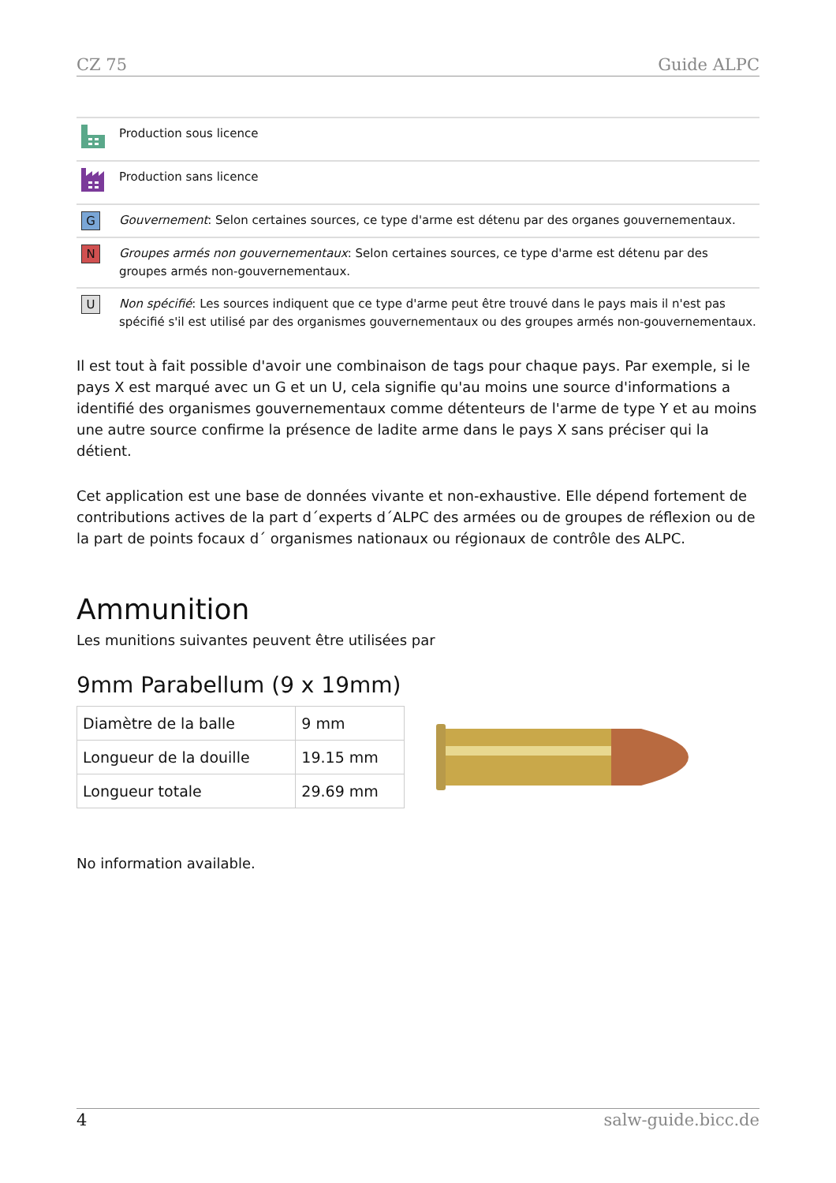CZ 75 Guide ALPC
| | Production sous licence |
| | Production sans licence |
| G | Gouvernement : Selon certaines sources, ce type d'arme est détenu par des organes gouvernementaux. |
| N | Groupes armés non gouvernementaux : Selon certaines sources, ce type d'arme est détenu par des groupes armés non-gouvernementaux. |
| U | Non spécifié : Les sources indiquent que ce type d'arme peut être trouvé dans le pays mais il n'est pas spécifié s'il est utilisé par des organismes gouvernementaux ou des groupes armés non-gouvernementaux. |
Il est tout à fait possible d'avoir une combinaison de tags pour chaque pays. Par exemple, si le pays X est marqué avec un G et un U, cela signifie qu'au moins une source d'informations a identifié des organismes gouvernementaux comme détenteurs de l'arme de type Y et au moins une autre source confirme la présence de ladite arme dans le pays X sans préciser qui la détient.
Cet application est une base de données vivante et non-exhaustive. Elle dépend fortement de contributions actives de la part d´experts d´ALPC des armées ou de groupes de réflexion ou de la part de points focaux d´ organismes nationaux ou régionaux de contrôle des ALPC.
Ammunition
Les munitions suivantes peuvent être utilisées par
9mm Parabellum (9 x 19mm)
| Diamètre de la balle | 9 mm |
| Longueur de la douille | 19.15 mm |
| Longueur totale | 29.69 mm |
No information available.
4 salw-guide.bicc.de